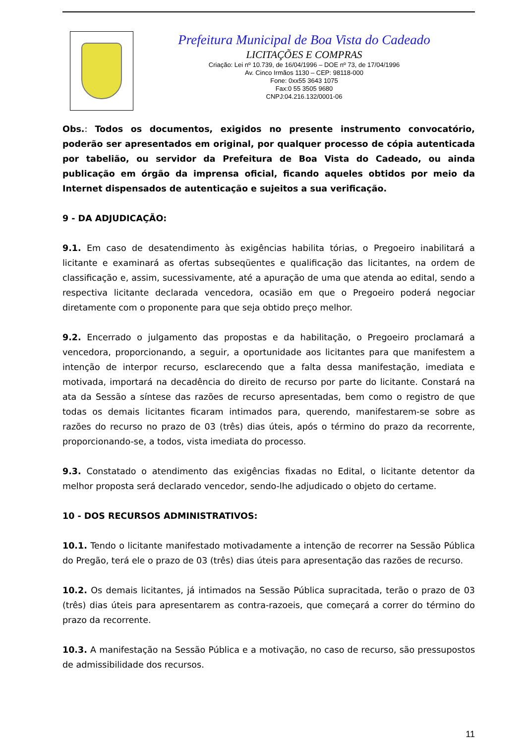Prefeitura Municipal de Boa Vista do Cadeado
LICITAÇÕES E COMPRAS
Criação: Lei nº 10.739, de 16/04/1996 – DOE nº 73, de 17/04/1996
Av. Cinco Irmãos 1130 – CEP: 98118-000
Fone: 0xx55 3643 1075
Fax:0 55 3505 9680
CNPJ:04.216.132/0001-06
Obs.: Todos os documentos, exigidos no presente instrumento convocatório, poderão ser apresentados em original, por qualquer processo de cópia autenticada por tabelião, ou servidor da Prefeitura de Boa Vista do Cadeado, ou ainda publicação em órgão da imprensa oficial, ficando aqueles obtidos por meio da Internet dispensados de autenticação e sujeitos a sua verificação.
9 - DA ADJUDICAÇÃO:
9.1. Em caso de desatendimento às exigências habilita tórias, o Pregoeiro inabilitará a licitante e examinará as ofertas subseqüentes e qualificação das licitantes, na ordem de classificação e, assim, sucessivamente, até a apuração de uma que atenda ao edital, sendo a respectiva licitante declarada vencedora, ocasião em que o Pregoeiro poderá negociar diretamente com o proponente para que seja obtido preço melhor.
9.2. Encerrado o julgamento das propostas e da habilitação, o Pregoeiro proclamará a vencedora, proporcionando, a seguir, a oportunidade aos licitantes para que manifestem a intenção de interpor recurso, esclarecendo que a falta dessa manifestação, imediata e motivada, importará na decadência do direito de recurso por parte do licitante. Constará na ata da Sessão a síntese das razões de recurso apresentadas, bem como o registro de que todas os demais licitantes ficaram intimados para, querendo, manifestarem-se sobre as razões do recurso no prazo de 03 (três) dias úteis, após o término do prazo da recorrente, proporcionando-se, a todos, vista imediata do processo.
9.3. Constatado o atendimento das exigências fixadas no Edital, o licitante detentor da melhor proposta será declarado vencedor, sendo-lhe adjudicado o objeto do certame.
10 - DOS RECURSOS ADMINISTRATIVOS:
10.1. Tendo o licitante manifestado motivadamente a intenção de recorrer na Sessão Pública do Pregão, terá ele o prazo de 03 (três) dias úteis para apresentação das razões de recurso.
10.2. Os demais licitantes, já intimados na Sessão Pública supracitada, terão o prazo de 03 (três) dias úteis para apresentarem as contra-razoeis, que começará a correr do término do prazo da recorrente.
10.3. A manifestação na Sessão Pública e a motivação, no caso de recurso, são pressupostos de admissibilidade dos recursos.
11